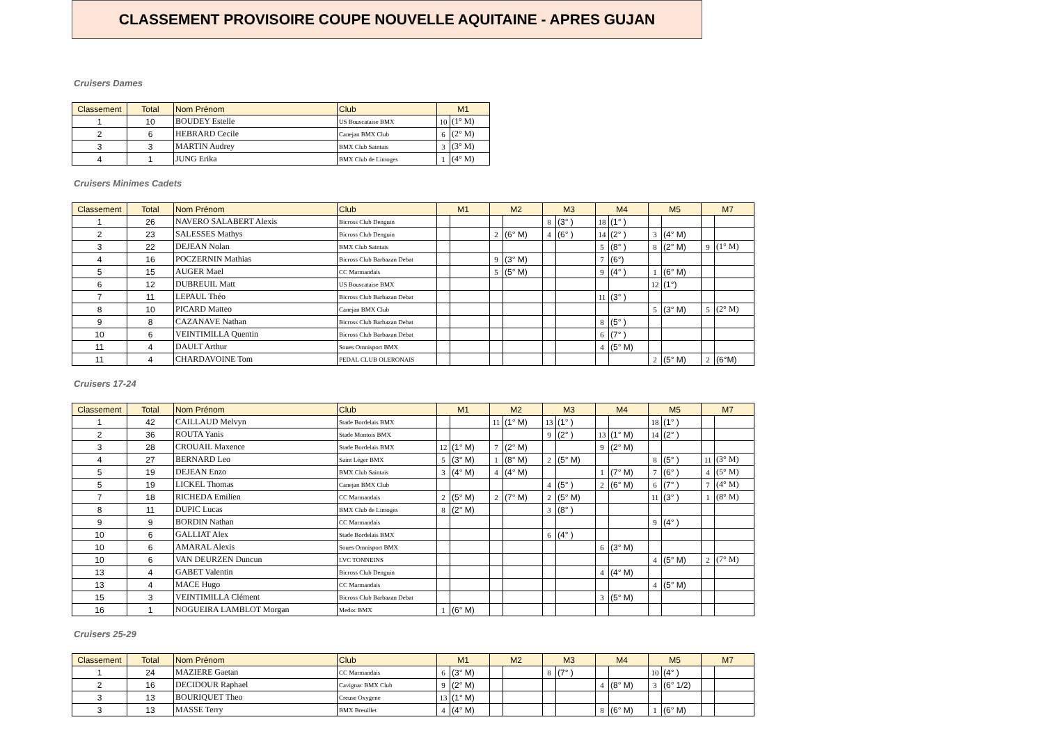CLASSEMENT PROVISOIRE COUPE NOUVELLE AQUITAINE - APRES GUJAN
Cruisers Dames
| Classement | Total | Nom Prénom | Club | M1 | |
| --- | --- | --- | --- | --- | --- |
| 1 | 10 | BOUDEY Estelle | US Bouscataise BMX | 10 | (1° M) |
| 2 | 6 | HEBRARD Cecile | Canejan BMX Club | 6 | (2° M) |
| 3 | 3 | MARTIN Audrey | BMX Club Saintais | 3 | (3° M) |
| 4 | 1 | JUNG Erika | BMX Club de Limoges | 1 | (4° M) |
Cruisers Minimes Cadets
| Classement | Total | Nom Prénom | Club | M1 | | M2 | | M3 | | M4 | | M5 | | M7 | |
| --- | --- | --- | --- | --- | --- | --- | --- | --- | --- | --- | --- | --- | --- | --- | --- |
| 1 | 26 | NAVERO SALABERT Alexis | Bicross Club Denguin | | | | | 8 | (3° ) | 18 | (1° ) | | | | |
| 2 | 23 | SALESSES Mathys | Bicross Club Denguin | | | 2 | (6° M) | 4 | (6° ) | 14 | (2° ) | 3 | (4° M) | | |
| 3 | 22 | DEJEAN Nolan | BMX Club Saintais | | | | | | | 5 | (8° ) | 8 | (2° M) | 9 | (1° M) |
| 4 | 16 | POCZERNIN Mathias | Bicross Club Barbazan Debat | | | 9 | (3° M) | | | 7 | (6°) | | | | |
| 5 | 15 | AUGER Mael | CC Marmandais | | | 5 | (5° M) | | | 9 | (4° ) | 1 | (6° M) | | |
| 6 | 12 | DUBREUIL Matt | US Bouscataise BMX | | | | | | | | | 12 | (1°) | | |
| 7 | 11 | LEPAUL Théo | Bicross Club Barbazan Debat | | | | | | | 11 | (3° ) | | | | |
| 8 | 10 | PICARD Matteo | Canejan BMX Club | | | | | | | | | 5 | (3° M) | 5 | (2° M) |
| 9 | 8 | CAZANAVE Nathan | Bicross Club Barbazan Debat | | | | | | | 8 | (5° ) | | | | |
| 10 | 6 | VEINTIMILLA Quentin | Bicross Club Barbazan Debat | | | | | | | 6 | (7° ) | | | | |
| 11 | 4 | DAULT Arthur | Soues Omnisport BMX | | | | | | | 4 | (5° M) | | | | |
| 11 | 4 | CHARDAVOINE Tom | PEDAL CLUB OLERONAIS | | | | | | | | | 2 | (5° M) | 2 | (6°M) |
Cruisers 17-24
| Classement | Total | Nom Prénom | Club | M1 | | M2 | | M3 | | M4 | | M5 | | M7 | |
| --- | --- | --- | --- | --- | --- | --- | --- | --- | --- | --- | --- | --- | --- | --- | --- |
| 1 | 42 | CAILLAUD Melvyn | Stade Bordelais BMX | | | 11 | (1° M) | 13 | (1° ) | | | 18 | (1° ) | | |
| 2 | 36 | ROUTA Yanis | Stade Montois BMX | | | | | 9 | (2° ) | 13 | (1° M) | 14 | (2° ) | | |
| 3 | 28 | CROUAIL Maxence | Stade Bordelais BMX | 12 | (1° M) | 7 | (2° M) | | | 9 | (2° M) | | | | |
| 4 | 27 | BERNARD Leo | Saint Léger BMX | 5 | (3° M) | 1 | (8° M) | 2 | (5° M) | | | 8 | (5° ) | 11 | (3° M) |
| 5 | 19 | DEJEAN Enzo | BMX Club Saintais | 3 | (4° M) | 4 | (4° M) | | | 1 | (7° M) | 7 | (6° ) | 4 | (5° M) |
| 5 | 19 | LICKEL Thomas | Canejan BMX Club | | | | | 4 | (5° ) | 2 | (6° M) | 6 | (7° ) | 7 | (4° M) |
| 7 | 18 | RICHEDA Emilien | CC Marmandais | 2 | (5° M) | 2 | (7° M) | 2 | (5° M) | | | 11 | (3° ) | 1 | (8° M) |
| 8 | 11 | DUPIC Lucas | BMX Club de Limoges | 8 | (2° M) | | | 3 | (8° ) | | | | | | |
| 9 | 9 | BORDIN Nathan | CC Marmandais | | | | | | | | | 9 | (4° ) | | |
| 10 | 6 | GALLIAT Alex | Stade Bordelais BMX | | | | | 6 | (4° ) | | | | | | |
| 10 | 6 | AMARAL Alexis | Soues Omnisport BMX | | | | | | | 6 | (3° M) | | | | |
| 10 | 6 | VAN DEURZEN Duncun | LVC TONNEINS | | | | | | | | | 4 | (5° M) | 2 | (7° M) |
| 13 | 4 | GABET Valentin | Bicross Club Denguin | | | | | | | 4 | (4° M) | | | | |
| 13 | 4 | MACE Hugo | CC Marmandais | | | | | | | | | 4 | (5° M) | | |
| 15 | 3 | VEINTIMILLA Clément | Bicross Club Barbazan Debat | | | | | | | 3 | (5° M) | | | | |
| 16 | 1 | NOGUEIRA LAMBLOT Morgan | Medoc BMX | 1 | (6° M) | | | | | | | | | | |
Cruisers 25-29
| Classement | Total | Nom Prénom | Club | M1 | | M2 | | M3 | | M4 | | M5 | | M7 | |
| --- | --- | --- | --- | --- | --- | --- | --- | --- | --- | --- | --- | --- | --- | --- | --- |
| 1 | 24 | MAZIERE Gaetan | CC Marmandais | 6 | (3° M) | | | 8 | (7° ) | | | 10 | (4° ) | | |
| 2 | 16 | DECIDOUR Raphael | Cavignac BMX Club | 9 | (2° M) | | | | | 4 | (8° M) | 3 | (6° 1/2) | | |
| 3 | 13 | BOURIQUET Theo | Creuse Oxygene | 13 | (1° M) | | | | | | | | | | |
| 3 | 13 | MASSE Terry | BMX Breuillet | 4 | (4° M) | | | | | 8 | (6° M) | 1 | (6° M) | | |